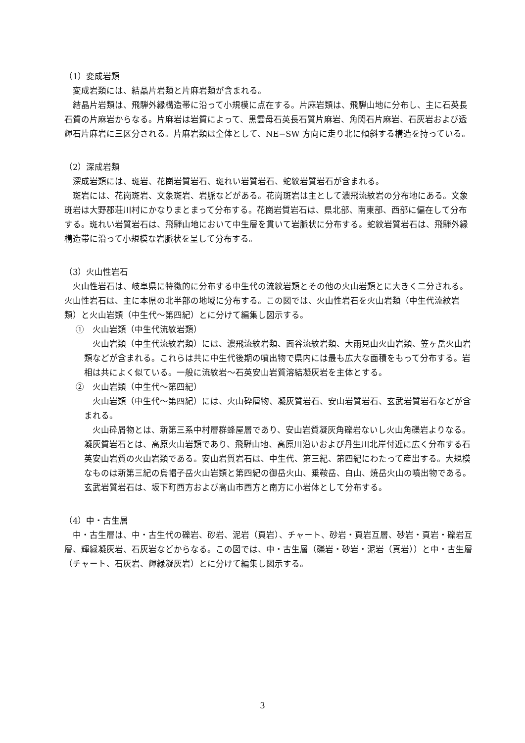（1）変成岩類
変成岩類には、結晶片岩類と片麻岩類が含まれる。
結晶片岩類は、飛騨外縁構造帯に沿って小規模に点在する。片麻岩類は、飛騨山地に分布し、主に石英長石質の片麻岩からなる。片麻岩は岩質によって、黒雲母石英長石質片麻岩、角閃石片麻岩、石灰岩および透輝石片麻岩に三区分される。片麻岩類は全体として、NE−SW 方向に走り北に傾斜する構造を持っている。
（2）深成岩類
深成岩類には、斑岩、花崗岩質岩石、斑れい岩質岩石、蛇紋岩質岩石が含まれる。
斑岩には、花崗斑岩、文象斑岩、岩脈などがある。花崗斑岩は主として濃飛流紋岩の分布地にある。文象斑岩は大野郡荘川村にかなりまとまって分布する。花崗岩質岩石は、県北部、南東部、西部に偏在して分布する。斑れい岩質岩石は、飛騨山地において中生層を貫いて岩脈状に分布する。蛇紋岩質岩石は、飛騨外縁構造帯に沿って小規模な岩脈状を呈して分布する。
（3）火山性岩石
火山性岩石は、岐阜県に特徴的に分布する中生代の流紋岩類とその他の火山岩類とに大きく二分される。火山性岩石は、主に本県の北半部の地域に分布する。この図では、火山性岩石を火山岩類（中生代流紋岩類）と火山岩類（中生代～第四紀）とに分けて編集し図示する。
①　火山岩類（中生代流紋岩類）
火山岩類（中生代流紋岩類）には、濃飛流紋岩類、面谷流紋岩類、大雨見山火山岩類、笠ヶ岳火山岩類などが含まれる。これらは共に中生代後期の噴出物で県内には最も広大な面積をもって分布する。岩相は共によく似ている。一般に流紋岩～石英安山岩質溶結凝灰岩を主体とする。
②　火山岩類（中生代～第四紀）
火山岩類（中生代～第四紀）には、火山砕屑物、凝灰質岩石、安山岩質岩石、玄武岩質岩石などが含まれる。
火山砕屑物とは、新第三系中村層群蜂屋層であり、安山岩質凝灰角礫岩ないし火山角礫岩よりなる。凝灰質岩石とは、高原火山岩類であり、飛騨山地、高原川沿いおよび丹生川北岸付近に広く分布する石英安山岩質の火山岩類である。安山岩質岩石は、中生代、第三紀、第四紀にわたって産出する。大規模なものは新第三紀の烏帽子岳火山岩類と第四紀の御岳火山、乗鞍岳、白山、焼岳火山の噴出物である。玄武岩質岩石は、坂下町西方および高山市西方と南方に小岩体として分布する。
（4）中・古生層
中・古生層は、中・古生代の礫岩、砂岩、泥岩（頁岩）、チャート、砂岩・頁岩互層、砂岩・頁岩・礫岩互層、輝緑凝灰岩、石灰岩などからなる。この図では、中・古生層（礫岩・砂岩・泥岩（頁岩））と中・古生層（チャート、石灰岩、輝緑凝灰岩）とに分けて編集し図示する。
3